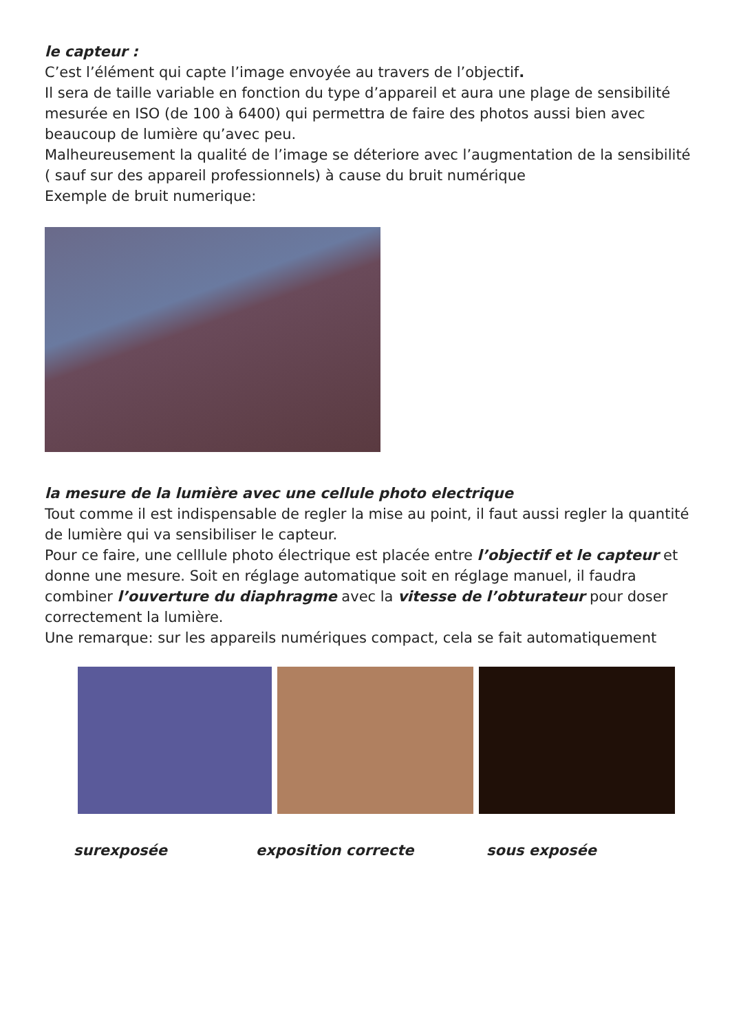le capteur :
C’est l’élément qui capte l’image envoyée au travers de l’objectif.
Il sera de taille variable en fonction du type d’appareil et aura une plage de sensibilité mesurée en ISO (de 100 à 6400) qui permettra de faire des photos aussi bien avec beaucoup de lumière qu’avec peu.
Malheureusement la qualité de l’image se déteriore avec l’augmentation de la sensibilité ( sauf sur des appareil professionnels) à cause du bruit numérique
Exemple de bruit numerique:
la mesure de la lumière avec une cellule photo electrique
Tout comme il est indispensable de regler la mise au point, il faut aussi regler la quantité de lumière qui va sensibiliser le capteur.
Pour ce faire, une celllule photo électrique est placée entre l’objectif et le capteur et donne une mesure. Soit en réglage automatique soit en réglage manuel, il faudra combiner l’ouverture du diaphragme avec la vitesse de l’obturateur pour doser correctement la lumière.
Une remarque: sur les appareils numériques compact, cela se fait automatiquement
surexposée exposition correcte sous exposée